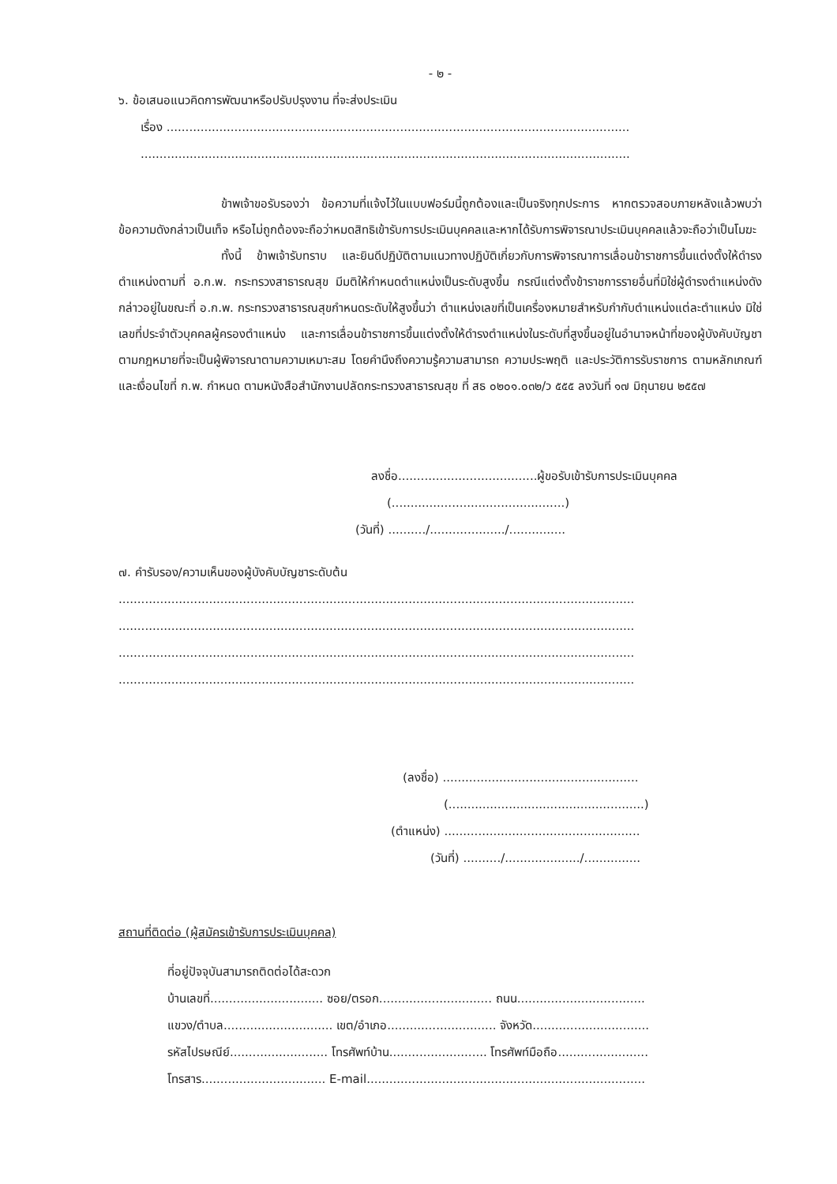- ๒ -
๖. ข้อเสนอแนวคิดการพัฒนาหรือปรับปรุงงาน ที่จะส่งประเมิน
เรื่อง ...........................................................................................................................
..................................................................................................................................
ข้าพเจ้าขอรับรองว่า ข้อความที่แจ้งไว้ในแบบฟอร์มนี้ถูกต้องและเป็นจริงทุกประการ หากตรวจสอบภายหลังแล้วพบว่าข้อความดังกล่าวเป็นเท็จ หรือไม่ถูกต้องจะถือว่าหมดสิทธิเข้ารับการประเมินบุคคลและหากได้รับการพิจารณาประเมินบุคคลแล้วจะถือว่าเป็นโมฆะ
ทั้งนี้ ข้าพเจ้ารับทราบ และยินดีปฏิบัติตามแนวทางปฏิบัติเกี่ยวกับการพิจารณาการเลื่อนข้าราชการขึ้นแต่งตั้งให้ดำรงตำแหน่งตามที่ อ.ก.พ. กระทรวงสาธารณสุข มีมติให้กำหนดตำแหน่งเป็นระดับสูงขึ้น กรณีแต่งตั้งข้าราชการรายอื่นที่มิใช่ผู้ดำรงตำแหน่งดังกล่าวอยู่ในขณะที่ อ.ก.พ. กระทรวงสาธารณสุขกำหนดระดับให้สูงขึ้นว่า ตำแหน่งเลขที่เป็นเครื่องหมายสำหรับกำกับตำแหน่งแต่ละตำแหน่ง มิใช่เลขที่ประจำตัวบุคคลผู้ครองตำแหน่ง และการเลื่อนข้าราชการขึ้นแต่งตั้งให้ดำรงตำแหน่งในระดับที่สูงขึ้นอยู่ในอำนาจหน้าที่ของผู้บังคับบัญชาตามกฎหมายที่จะเป็นผู้พิจารณาตามความเหมาะสม โดยคำนึงถึงความรู้ความสามารถ ความประพฤติ และประวัติการรับราชการ ตามหลักเกณฑ์และเงื่อนไขที่ ก.พ. กำหนด ตามหนังสือสำนักงานปลัดกระทรวงสาธารณสุข ที่ สธ ๐๒๐๑.๐๓๒/ว ๕๕๕ ลงวันที่ ๑๗ มิถุนายน ๒๕๕๗
ลงชื่อ.....................................ผู้ขอรับเข้ารับการประเมินบุคคล
(..............................................)
(วันที่) ........../..................../...............
๗. คำรับรอง/ความเห็นของผู้บังคับบัญชาระดับต้น
.........................................................................................................................................
.........................................................................................................................................
.........................................................................................................................................
.........................................................................................................................................
(ลงชื่อ) ....................................................
(....................................................)
(ตำแหน่ง) ....................................................
(วันที่) ........../..................../...............
สถานที่ติดต่อ (ผู้สมัครเข้ารับการประเมินบุคคล)
ที่อยู่ปัจจุบันสามารถติดต่อได้สะดวก
บ้านเลขที่.............................. ซอย/ตรอก.............................. ถนน..................................
แขวง/ตำบล............................. เขต/อำเภอ............................. จังหวัด...............................
รหัสไปรษณีย์.......................... โทรศัพท์บ้าน.......................... โทรศัพท์มือถือ........................
โทรสาร................................. E-mail..........................................................................